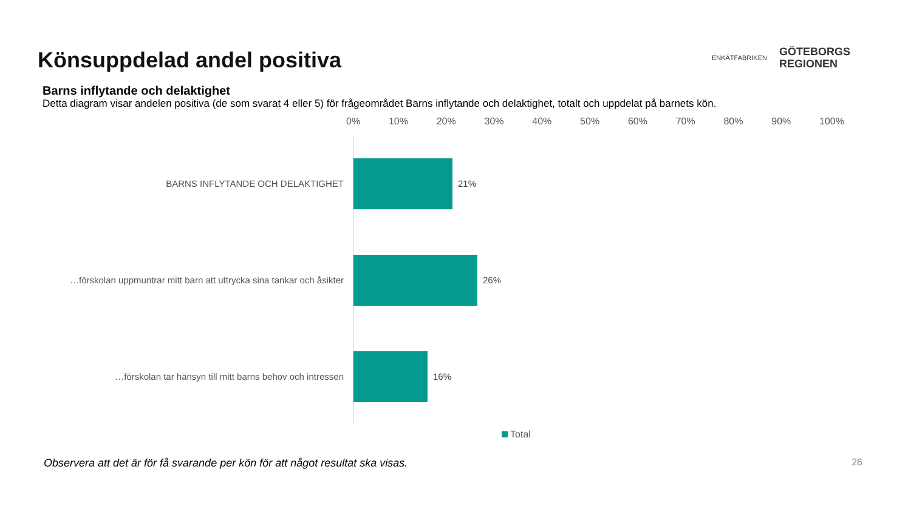Könsuppdelad andel positiva
ENKÄTFABRIKEN
GÖTEBORGS
REGIONEN
Barns inflytande och delaktighet
Detta diagram visar andelen positiva (de som svarat 4 eller 5) för frågeområdet Barns inflytande och delaktighet, totalt och uppdelat på barnets kön.
0% 10% 20% 30% 40% 50% 60% 70% 80% 90% 100%
BARNS INFLYTANDE OCH DELAKTIGHET 21%
…förskolan uppmuntrar mitt barn att uttrycka sina tankar och åsikter
26%
…förskolan tar hänsyn till mitt barns behov och intressen 16%
Total
Observera att det är för få svarande per kön för att något resultat ska visas.
26